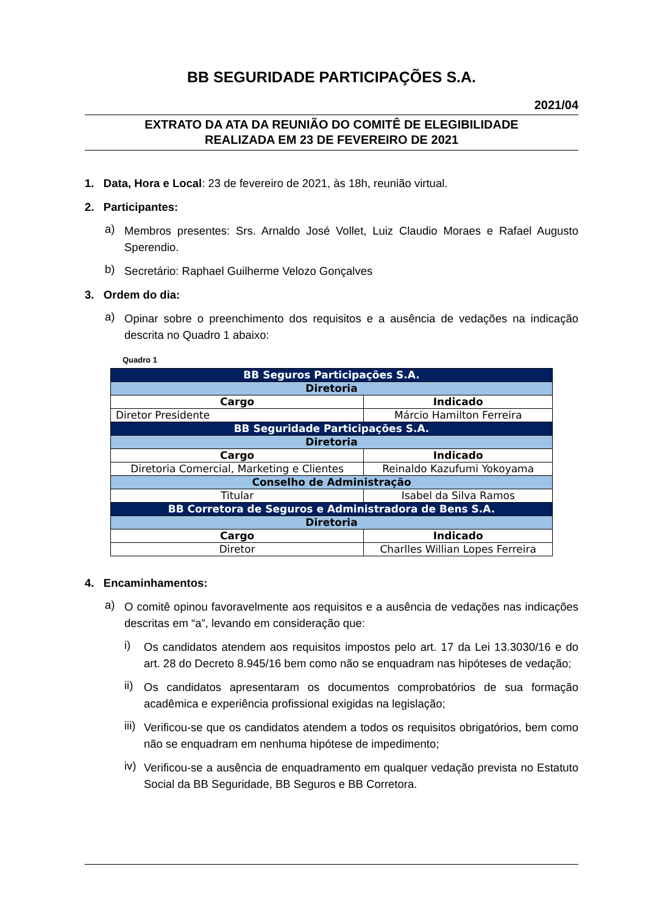BB SEGURIDADE PARTICIPAÇÕES S.A.
2021/04
EXTRATO DA ATA DA REUNIÃO DO COMITÊ DE ELEGIBILIDADE
REALIZADA EM 23 DE FEVEREIRO DE 2021
1. Data, Hora e Local: 23 de fevereiro de 2021, às 18h, reunião virtual.
2. Participantes:
a)
Membros presentes: Srs. Arnaldo José Vollet, Luiz Claudio Moraes e Rafael Augusto Sperendio.
b)
Secretário: Raphael Guilherme Velozo Gonçalves
3. Ordem do dia:
a)
Opinar sobre o preenchimento dos requisitos e a ausência de vedações na indicação descrita no Quadro 1 abaixo:
Quadro 1
| BB Seguros Participações S.A. | |
| Diretoria | |
| Cargo | Indicado |
| Diretor Presidente | Márcio Hamilton Ferreira |
| BB Seguridade Participações S.A. | |
| Diretoria | |
| Cargo | Indicado |
| Diretoria Comercial, Marketing e Clientes | Reinaldo Kazufumi Yokoyama |
| Conselho de Administração | |
| Titular | Isabel da Silva Ramos |
| BB Corretora de Seguros e Administradora de Bens S.A. | |
| Diretoria | |
| Cargo | Indicado |
| Diretor | Charlles Willian Lopes Ferreira |
4. Encaminhamentos:
a)
O comitê opinou favoravelmente aos requisitos e a ausência de vedações nas indicações descritas em “a”, levando em consideração que:
i)
Os candidatos atendem aos requisitos impostos pelo art. 17 da Lei 13.3030/16 e do art. 28 do Decreto 8.945/16 bem como não se enquadram nas hipóteses de vedação;
ii)
Os candidatos apresentaram os documentos comprobatórios de sua formação acadêmica e experiência profissional exigidas na legislação;
iii)
Verificou-se que os candidatos atendem a todos os requisitos obrigatórios, bem como não se enquadram em nenhuma hipótese de impedimento;
iv)
Verificou-se a ausência de enquadramento em qualquer vedação prevista no Estatuto Social da BB Seguridade, BB Seguros e BB Corretora.